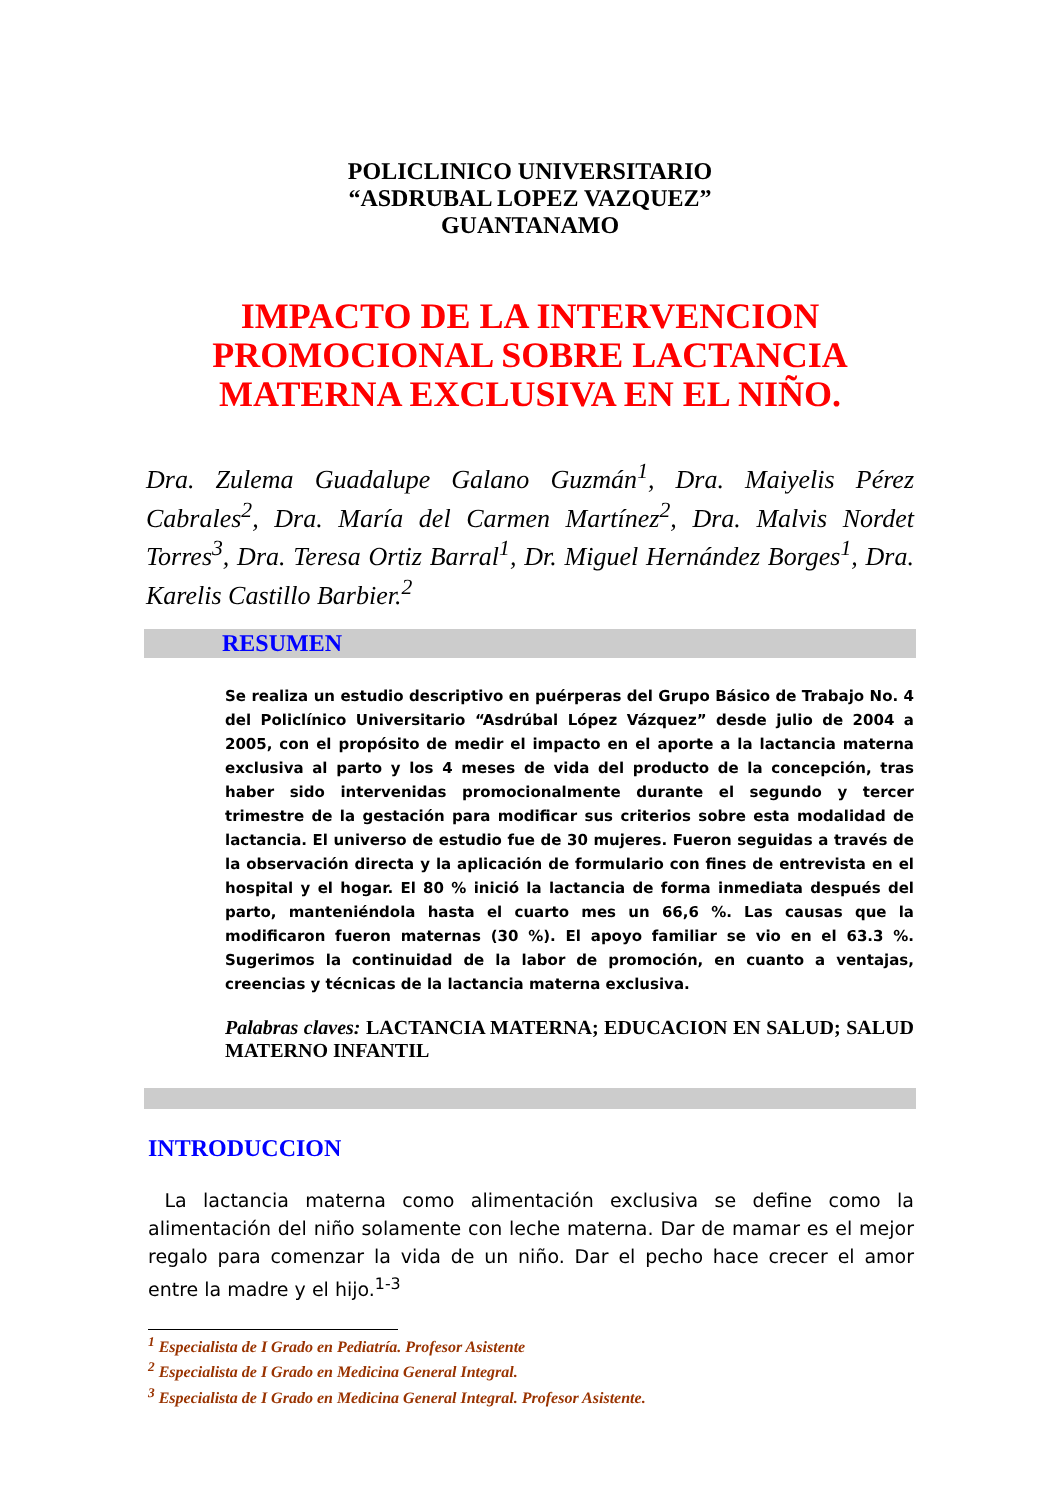POLICLINICO UNIVERSITARIO
“ASDRUBAL LOPEZ VAZQUEZ”
GUANTANAMO
IMPACTO DE LA INTERVENCION PROMOCIONAL SOBRE LACTANCIA MATERNA EXCLUSIVA EN EL NIÑO.
Dra. Zulema Guadalupe Galano Guzmán<sup>1</sup>, Dra. Maiyelis Pérez Cabrales<sup>2</sup>, Dra. María del Carmen Martínez<sup>2</sup>, Dra. Malvis Nordet Torres<sup>3</sup>, Dra. Teresa Ortiz Barral<sup>1</sup>, Dr. Miguel Hernández Borges<sup>1</sup>, Dra. Karelis Castillo Barbier.<sup>2</sup>
RESUMEN
Se realiza un estudio descriptivo en puérperas del Grupo Básico de Trabajo No. 4 del Policlínico Universitario “Asdrúbal López Vázquez” desde julio de 2004 a 2005, con el propósito de medir el impacto en el aporte a la lactancia materna exclusiva al parto y los 4 meses de vida del producto de la concepción, tras haber sido intervenidas promocionalmente durante el segundo y tercer trimestre de la gestación para modificar sus criterios sobre esta modalidad de lactancia. El universo de estudio fue de 30 mujeres. Fueron seguidas a través de la observación directa y la aplicación de formulario con fines de entrevista en el hospital y el hogar. El 80 % inició la lactancia de forma inmediata después del parto, manteniéndola hasta el cuarto mes un 66,6 %. Las causas que la modificaron fueron maternas (30 %). El apoyo familiar se vio en el 63.3 %. Sugerimos la continuidad de la labor de promoción, en cuanto a ventajas, creencias y técnicas de la lactancia materna exclusiva.
Palabras claves: LACTANCIA MATERNA; EDUCACION EN SALUD; SALUD MATERNO INFANTIL
INTRODUCCION
La lactancia materna como alimentación exclusiva se define como la alimentación del niño solamente con leche materna. Dar de mamar es el mejor regalo para comenzar la vida de un niño. Dar el pecho hace crecer el amor entre la madre y el hijo.<sup>1-3</sup>
<sup>1</sup> Especialista de I Grado en Pediatría. Profesor Asistente
<sup>2</sup> Especialista de I Grado en Medicina General Integral.
<sup>3</sup> Especialista de I Grado en Medicina General Integral. Profesor Asistente.